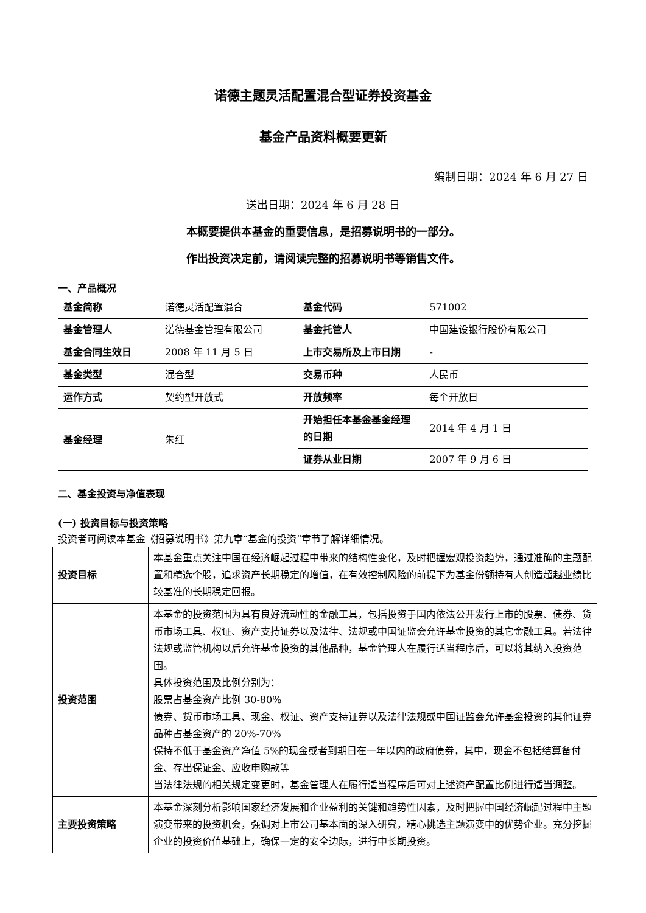诺德主题灵活配置混合型证券投资基金
基金产品资料概要更新
编制日期：2024 年 6 月 27 日
送出日期：2024 年 6 月 28 日
本概要提供本基金的重要信息，是招募说明书的一部分。
作出投资决定前，请阅读完整的招募说明书等销售文件。
一、产品概况
| 基金简称 | 诺德灵活配置混合 | 基金代码 | 571002 |
| 基金管理人 | 诺德基金管理有限公司 | 基金托管人 | 中国建设银行股份有限公司 |
| 基金合同生效日 | 2008 年 11 月 5 日 | 上市交易所及上市日期 | - |
| 基金类型 | 混合型 | 交易币种 | 人民币 |
| 运作方式 | 契约型开放式 | 开放频率 | 每个开放日 |
| 基金经理 | 朱红 | 开始担任本基金基金经理的日期 | 2014 年 4 月 1 日 |
| | | 证券从业日期 | 2007 年 9 月 6 日 |
二、基金投资与净值表现
(一) 投资目标与投资策略
投资者可阅读本基金《招募说明书》第九章“基金的投资”章节了解详细情况。
| 投资目标 | 本基金重点关注中国在经济崛起过程中带来的结构性变化，及时把握宏观投资趋势，通过准确的主题配置和精选个股，追求资产长期稳定的增值，在有效控制风险的前提下为基金份额持有人创造超越业绩比较基准的长期稳定回报。 |
| 投资范围 | 本基金的投资范围为具有良好流动性的金融工具，包括投资于国内依法公开发行上市的股票、债券、货币市场工具、权证、资产支持证券以及法律、法规或中国证监会允许基金投资的其它金融工具。若法律法规或监管机构以后允许基金投资的其他品种，基金管理人在履行适当程序后，可以将其纳入投资范围。 具体投资范围及比例分别为： 股票占基金资产比例 30-80% 债券、货币市场工具、现金、权证、资产支持证券以及法律法规或中国证监会允许基金投资的其他证券品种占基金资产的 20%-70% 保持不低于基金资产净值 5%的现金或者到期日在一年以内的政府债券，其中，现金不包括结算备付金、存出保证金、应收申购款等 当法律法规的相关规定变更时，基金管理人在履行适当程序后可对上述资产配置比例进行适当调整。 |
| 主要投资策略 | 本基金深刻分析影响国家经济发展和企业盈利的关键和趋势性因素，及时把握中国经济崛起过程中主题演变带来的投资机会，强调对上市公司基本面的深入研究，精心挑选主题演变中的优势企业。充分挖掘企业的投资价值基础上，确保一定的安全边际，进行中长期投资。 |